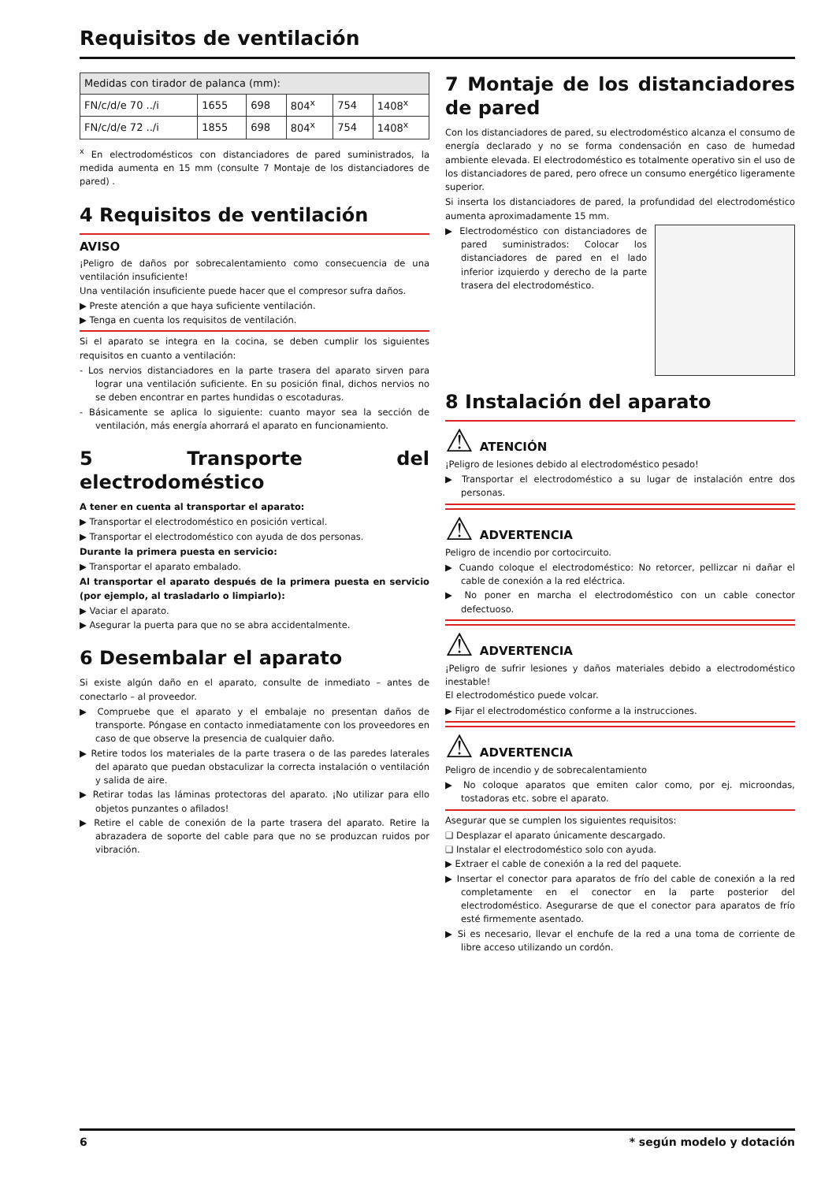Requisitos de ventilación
| Medidas con tirador de palanca (mm): | | | | | |
| FN/c/d/e 70 ../i | 1655 | 698 | 804<sup>x</sup> | 754 | 1408<sup>x</sup> |
| FN/c/d/e 72 ../i | 1855 | 698 | 804<sup>x</sup> | 754 | 1408<sup>x</sup> |
<sup>x</sup> En electrodomésticos con distanciadores de pared suministrados, la medida aumenta en 15 mm (consulte 7 Montaje de los distanciadores de pared) .
4 Requisitos de ventilación
AVISO
¡Peligro de daños por sobrecalentamiento como consecuencia de una ventilación insuficiente!
Una ventilación insuficiente puede hacer que el compresor sufra daños.
▶ Preste atención a que haya suficiente ventilación.
▶ Tenga en cuenta los requisitos de ventilación.
Si el aparato se integra en la cocina, se deben cumplir los siguientes requisitos en cuanto a ventilación:
- Los nervios distanciadores en la parte trasera del aparato sirven para lograr una ventilación suficiente. En su posición final, dichos nervios no se deben encontrar en partes hundidas o escotaduras.
- Básicamente se aplica lo siguiente: cuanto mayor sea la sección de ventilación, más energía ahorrará el aparato en funcionamiento.
5 Transporte del electrodoméstico
A tener en cuenta al transportar el aparato:
▶ Transportar el electrodoméstico en posición vertical.
▶ Transportar el electrodoméstico con ayuda de dos personas.
Durante la primera puesta en servicio:
▶ Transportar el aparato embalado.
Al transportar el aparato después de la primera puesta en servicio (por ejemplo, al trasladarlo o limpiarlo):
▶ Vaciar el aparato.
▶ Asegurar la puerta para que no se abra accidentalmente.
6 Desembalar el aparato
Si existe algún daño en el aparato, consulte de inmediato – antes de conectarlo – al proveedor.
▶ Compruebe que el aparato y el embalaje no presentan daños de transporte. Póngase en contacto inmediatamente con los proveedores en caso de que observe la presencia de cualquier daño.
▶ Retire todos los materiales de la parte trasera o de las paredes laterales del aparato que puedan obstaculizar la correcta instalación o ventilación y salida de aire.
▶ Retirar todas las láminas protectoras del aparato. ¡No utilizar para ello objetos punzantes o afilados!
▶ Retire el cable de conexión de la parte trasera del aparato. Retire la abrazadera de soporte del cable para que no se produzcan ruidos por vibración.
7 Montaje de los distanciadores de pared
Con los distanciadores de pared, su electrodoméstico alcanza el consumo de energía declarado y no se forma condensación en caso de humedad ambiente elevada. El electrodoméstico es totalmente operativo sin el uso de los distanciadores de pared, pero ofrece un consumo energético ligeramente superior.
Si inserta los distanciadores de pared, la profundidad del electrodoméstico aumenta aproximadamente 15 mm.
▶ Electrodoméstico con distanciadores de pared suministrados: Colocar los distanciadores de pared en el lado inferior izquierdo y derecho de la parte trasera del electrodoméstico.
8 Instalación del aparato
⚠ ATENCIÓN
¡Peligro de lesiones debido al electrodoméstico pesado!
▶ Transportar el electrodoméstico a su lugar de instalación entre dos personas.
⚠ ADVERTENCIA
Peligro de incendio por cortocircuito.
▶ Cuando coloque el electrodoméstico: No retorcer, pellizcar ni dañar el cable de conexión a la red eléctrica.
▶ No poner en marcha el electrodoméstico con un cable conector defectuoso.
⚠ ADVERTENCIA
¡Peligro de sufrir lesiones y daños materiales debido a electrodoméstico inestable!
El electrodoméstico puede volcar.
▶ Fijar el electrodoméstico conforme a la instrucciones.
⚠ ADVERTENCIA
Peligro de incendio y de sobrecalentamiento
▶ No coloque aparatos que emiten calor como, por ej. microondas, tostadoras etc. sobre el aparato.
Asegurar que se cumplen los siguientes requisitos:
❑ Desplazar el aparato únicamente descargado.
❑ Instalar el electrodoméstico solo con ayuda.
▶ Extraer el cable de conexión a la red del paquete.
▶ Insertar el conector para aparatos de frío del cable de conexión a la red completamente en el conector en la parte posterior del electrodoméstico. Asegurarse de que el conector para aparatos de frío esté firmemente asentado.
▶ Si es necesario, llevar el enchufe de la red a una toma de corriente de libre acceso utilizando un cordón.
6 * según modelo y dotación